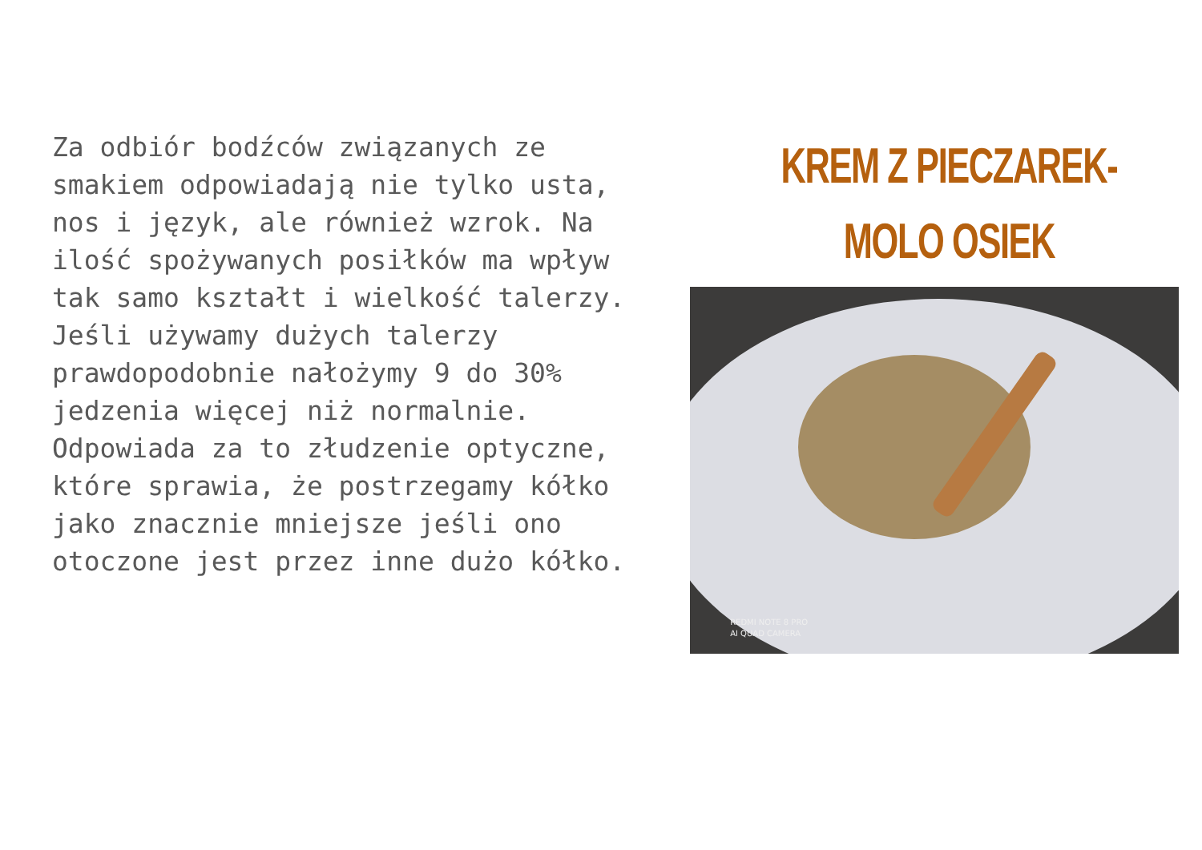Za odbiór bodźców związanych ze smakiem odpowiadają nie tylko usta, nos i język, ale również wzrok. Na ilość spożywanych posiłków ma wpływ tak samo kształt i wielkość talerzy. Jeśli używamy dużych talerzy prawdopodobnie nałożymy 9 do 30% jedzenia więcej niż normalnie. Odpowiada za to złudzenie optyczne, które sprawia, że postrzegamy kółko jako znacznie mniejsze jeśli ono otoczone jest przez inne dużo kółko.
KREM Z PIECZAREK-
MOLO OSIEK
REDMI NOTE 8 PRO
AI QUAD CAMERA